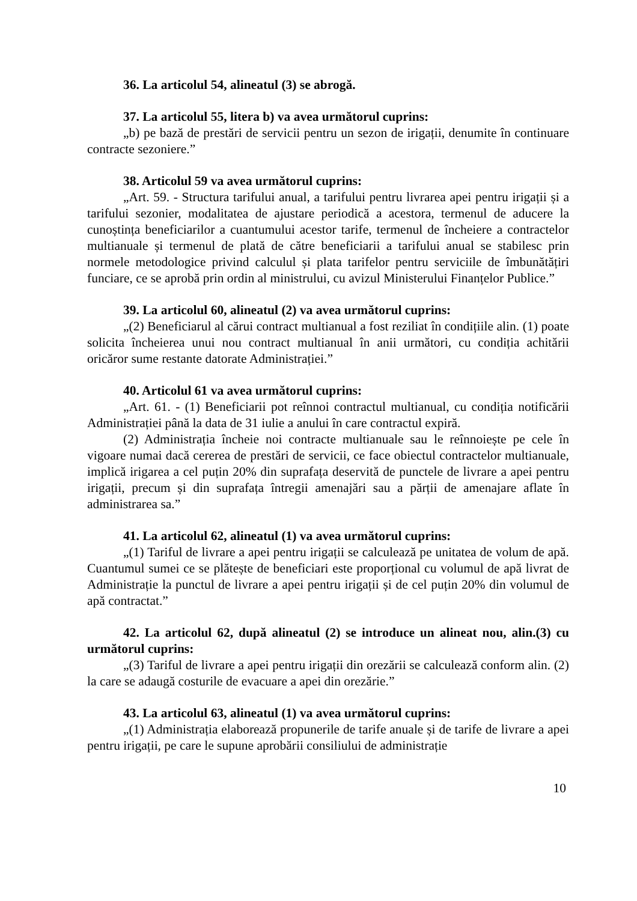36. La articolul 54, alineatul (3) se abrogă.
37. La articolul 55, litera b) va avea următorul cuprins:
„b) pe bază de prestări de servicii pentru un sezon de irigații, denumite în continuare contracte sezoniere.”
38. Articolul 59 va avea următorul cuprins:
„Art. 59. - Structura tarifului anual, a tarifului pentru livrarea apei pentru irigații și a tarifului sezonier, modalitatea de ajustare periodică a acestora, termenul de aducere la cunoștința beneficiarilor a cuantumului acestor tarife, termenul de încheiere a contractelor multianuale și termenul de plată de către beneficiarii a tarifului anual se stabilesc prin normele metodologice privind calculul și plata tarifelor pentru serviciile de îmbunătățiri funciare, ce se aprobă prin ordin al ministrului, cu avizul Ministerului Finanțelor Publice.”
39. La articolul 60, alineatul (2) va avea următorul cuprins:
„(2) Beneficiarul al cărui contract multianual a fost reziliat în condițiile alin. (1) poate solicita încheierea unui nou contract multianual în anii următori, cu condiția achitării oricăror sume restante datorate Administrației.”
40. Articolul 61 va avea următorul cuprins:
„Art. 61. - (1) Beneficiarii pot reînnoi contractul multianual, cu condiția notificării Administrației până la data de 31 iulie a anului în care contractul expiră.
(2) Administrația încheie noi contracte multianuale sau le reînnoiește pe cele în vigoare numai dacă cererea de prestări de servicii, ce face obiectul contractelor multianuale, implică irigarea a cel puțin 20% din suprafața deservită de punctele de livrare a apei pentru irigații, precum și din suprafața întregii amenajări sau a părții de amenajare aflate în administrarea sa.”
41. La articolul 62, alineatul (1) va avea următorul cuprins:
„(1) Tariful de livrare a apei pentru irigații se calculează pe unitatea de volum de apă. Cuantumul sumei ce se plătește de beneficiari este proporțional cu volumul de apă livrat de Administrație la punctul de livrare a apei pentru irigații și de cel puțin 20% din volumul de apă contractat.”
42. La articolul 62, după alineatul (2) se introduce un alineat nou, alin.(3) cu următorul cuprins:
„(3) Tariful de livrare a apei pentru irigații din orezării se calculează conform alin. (2) la care se adaugă costurile de evacuare a apei din orezărie.”
43. La articolul 63, alineatul (1) va avea următorul cuprins:
„(1) Administrația elaborează propunerile de tarife anuale și de tarife de livrare a apei pentru irigații, pe care le supune aprobării consiliului de administrație
10